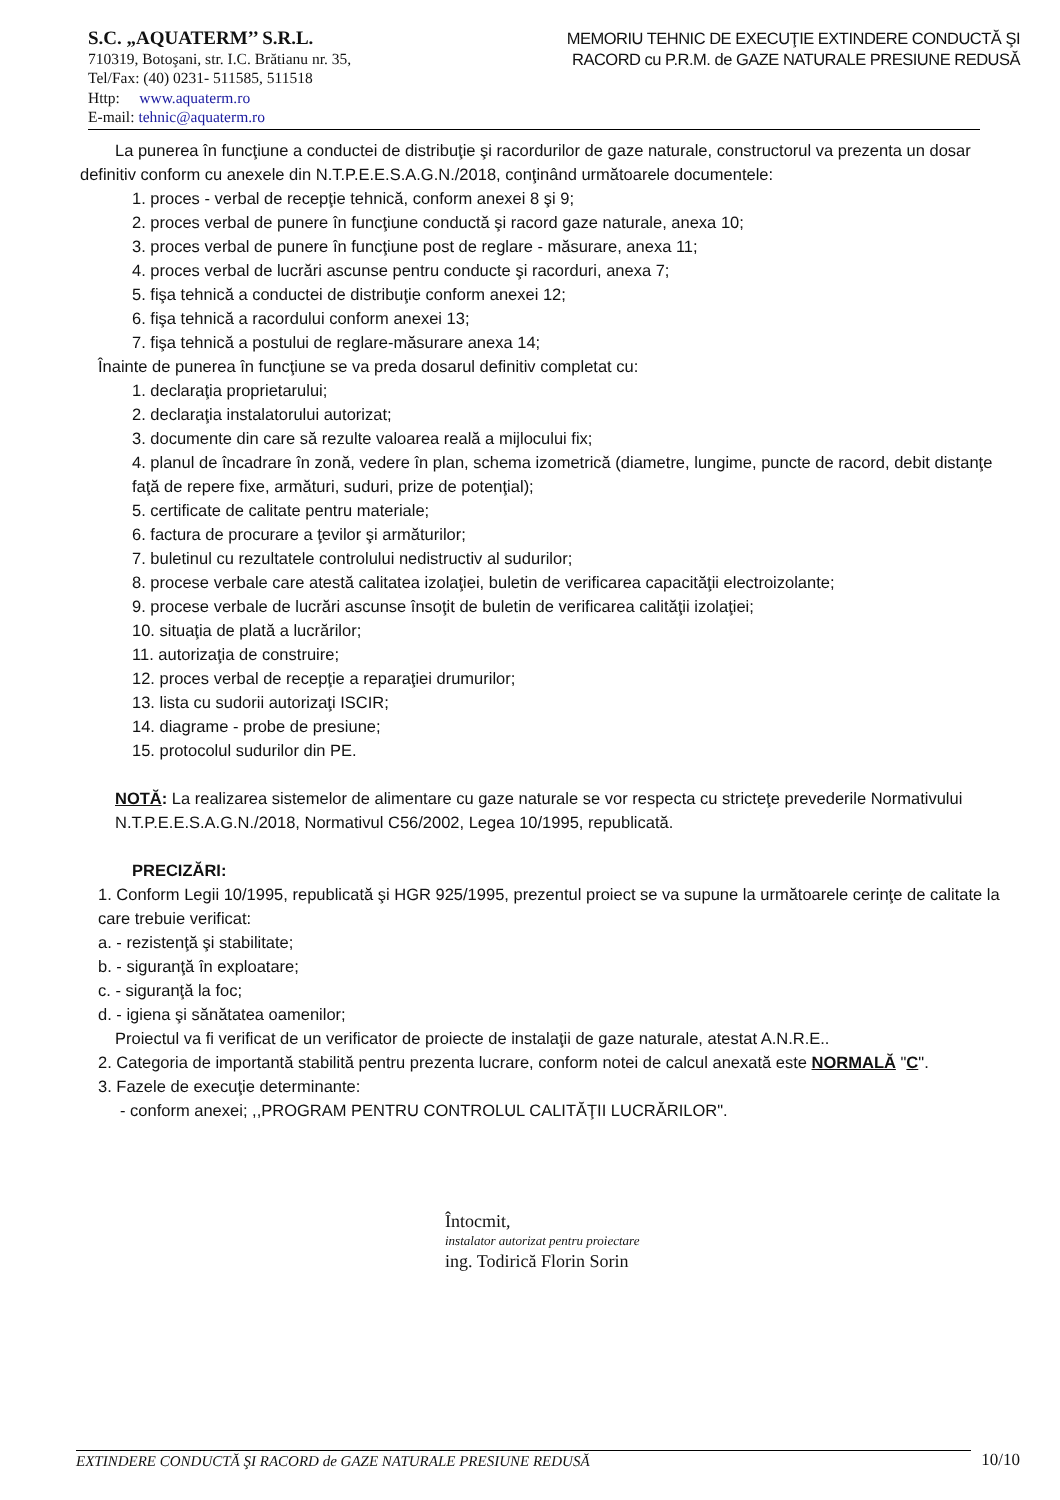S.C. „AQUATERM’’ S.R.L.
710319, Botoşani, str. I.C. Brătianu nr. 35,
Tel/Fax: (40) 0231- 511585, 511518
Http: www.aquaterm.ro
E-mail: tehnic@aquaterm.ro
MEMORIU TEHNIC DE EXECUŢIE EXTINDERE CONDUCTĂ ŞI RACORD cu P.R.M. de GAZE NATURALE PRESIUNE REDUSĂ
La punerea în funcţiune a conductei de distribuţie şi racordurilor de gaze naturale, constructorul va prezenta un dosar definitiv conform cu anexele din N.T.P.E.E.S.A.G.N./2018, conţinând următoarele documentele:
1. proces - verbal de recepţie tehnică, conform anexei 8 şi 9;
2. proces verbal de punere în funcţiune conductă şi racord gaze naturale, anexa 10;
3. proces verbal de punere în funcţiune post de reglare - măsurare, anexa 11;
4. proces verbal de lucrări ascunse pentru conducte şi racorduri, anexa 7;
5. fişa tehnică a conductei de distribuţie conform anexei 12;
6. fişa tehnică a racordului conform anexei 13;
7. fişa tehnică a postului de reglare-măsurare anexa 14;
Înainte de punerea în funcţiune se va preda dosarul definitiv completat cu:
1. declaraţia proprietarului;
2. declaraţia instalatorului autorizat;
3. documente din care să rezulte valoarea reală a mijlocului fix;
4. planul de încadrare în zonă, vedere în plan, schema izometrică (diametre, lungime, puncte de racord, debit distanţe faţă de repere fixe, armături, suduri, prize de potenţial);
5. certificate de calitate pentru materiale;
6. factura de procurare a ţevilor şi armăturilor;
7. buletinul cu rezultatele controlului nedistructiv al sudurilor;
8. procese verbale care atestă calitatea izolaţiei, buletin de verificarea capacităţii electroizolante;
9. procese verbale de lucrări ascunse însoţit de buletin de verificarea calităţii izolaţiei;
10. situaţia de plată a lucrărilor;
11. autorizaţia de construire;
12. proces verbal de recepţie a reparaţiei drumurilor;
13. lista cu sudorii autorizaţi ISCIR;
14. diagrame - probe de presiune;
15. protocolul sudurilor din PE.
NOTĂ: La realizarea sistemelor de alimentare cu gaze naturale se vor respecta cu stricteţe prevederile Normativului N.T.P.E.E.S.A.G.N./2018, Normativul C56/2002, Legea 10/1995, republicată.
PRECIZĂRI:
1. Conform Legii 10/1995, republicată şi HGR 925/1995, prezentul proiect se va supune la următoarele cerinţe de calitate la care trebuie verificat:
a. - rezistenţă şi stabilitate;
b. - siguranţă în exploatare;
c. - siguranţă la foc;
d. - igiena şi sănătatea oamenilor;
Proiectul va fi verificat de un verificator de proiecte de instalaţii de gaze naturale, atestat A.N.R.E..
2. Categoria de importantă stabilită pentru prezenta lucrare, conform notei de calcul anexată este NORMALĂ "C".
3. Fazele de execuţie determinante:
- conform anexei; ,,PROGRAM PENTRU CONTROLUL CALITĂŢII LUCRĂRILOR".
Întocmit,
instalator autorizat pentru proiectare
ing. Todirică Florin Sorin
EXTINDERE CONDUCTĂ ŞI RACORD de GAZE NATURALE PRESIUNE REDUSĂ 10/10